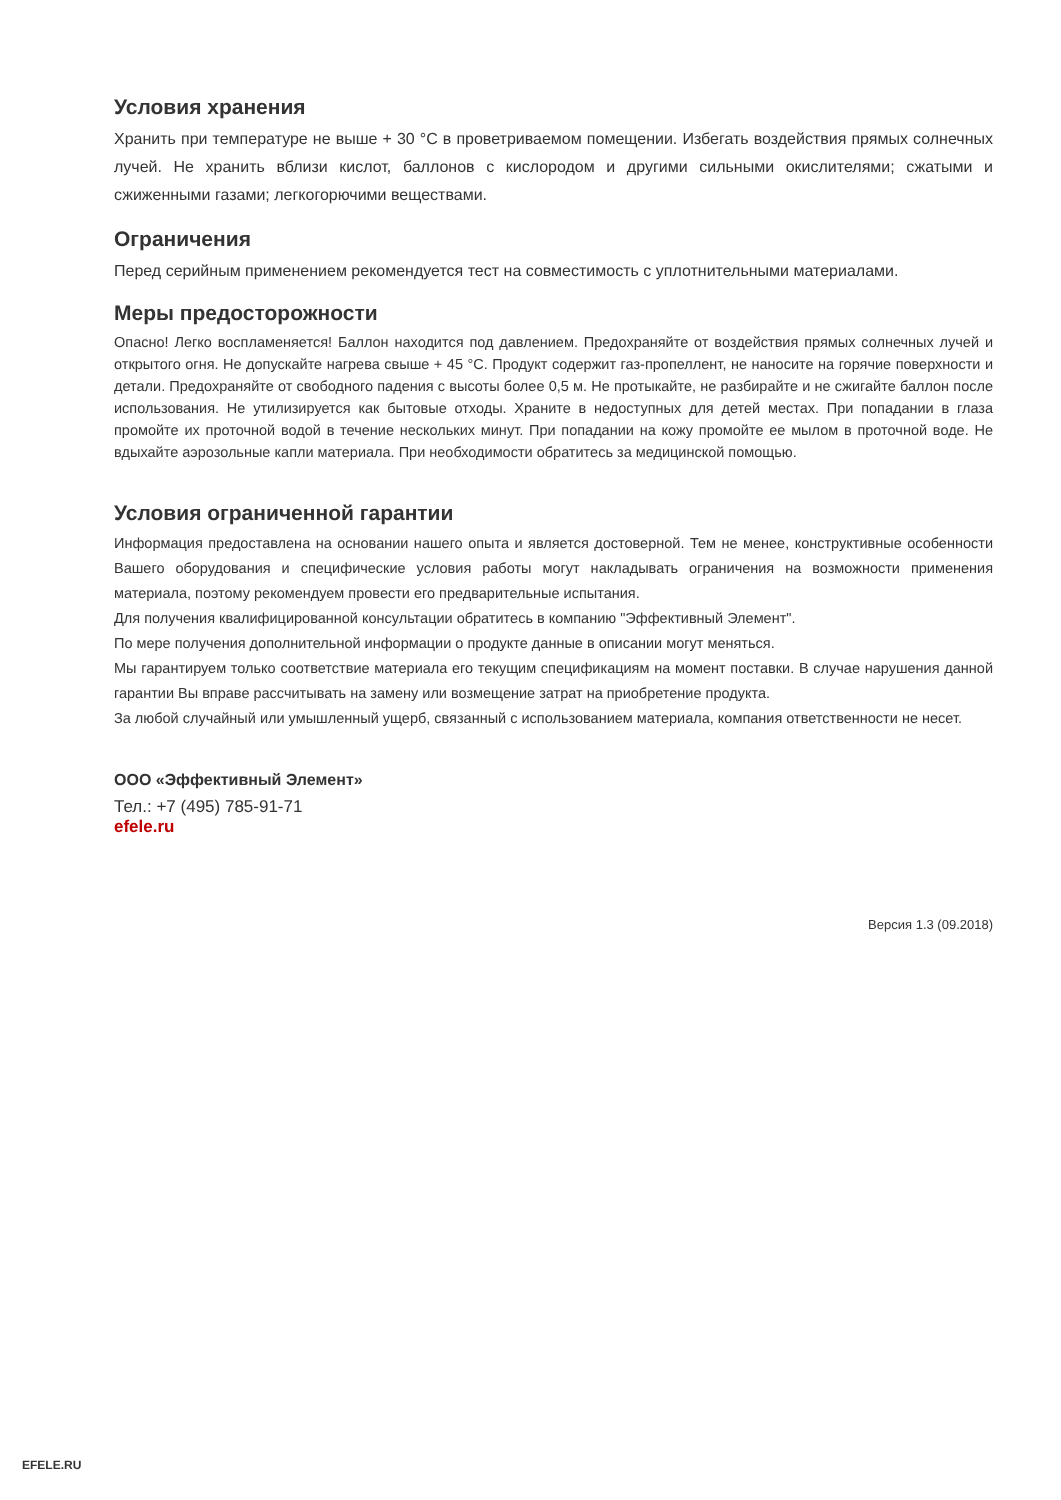Условия хранения
Хранить при температуре не выше + 30 °С в проветриваемом помещении. Избегать воздействия прямых солнечных лучей. Не хранить вблизи кислот, баллонов с кислородом и другими сильными окислителями; сжатыми и сжиженными газами; легкогорючими веществами.
Ограничения
Перед серийным применением рекомендуется тест на совместимость с уплотнительными материалами.
Меры предосторожности
Опасно! Легко воспламеняется! Баллон находится под давлением. Предохраняйте от воздействия прямых солнечных лучей и открытого огня. Не допускайте нагрева свыше + 45 °С. Продукт содержит газ-пропеллент, не наносите на горячие поверхности и детали. Предохраняйте от свободного падения с высоты более 0,5 м. Не протыкайте, не разбирайте и не сжигайте баллон после использования. Не утилизируется как бытовые отходы. Храните в недоступных для детей местах. При попадании в глаза промойте их проточной водой в течение нескольких минут. При попадании на кожу промойте ее мылом в проточной воде. Не вдыхайте аэрозольные капли материала. При необходимости обратитесь за медицинской помощью.
Условия ограниченной гарантии
Информация предоставлена на основании нашего опыта и является достоверной. Тем не менее, конструктивные особенности Вашего оборудования и специфические условия работы могут накладывать ограничения на возможности применения материала, поэтому рекомендуем провести его предварительные испытания.
Для получения квалифицированной консультации обратитесь в компанию "Эффективный Элемент".
По мере получения дополнительной информации о продукте данные в описании могут меняться.
Мы гарантируем только соответствие материала его текущим спецификациям на момент поставки. В случае нарушения данной гарантии Вы вправе рассчитывать на замену или возмещение затрат на приобретение продукта.
За любой случайный или умышленный ущерб, связанный с использованием материала, компания ответственности не несет.
ООО «Эффективный Элемент»
Тел.: +7 (495) 785-91-71
efele.ru
Версия 1.3 (09.2018)
EFELE.RU